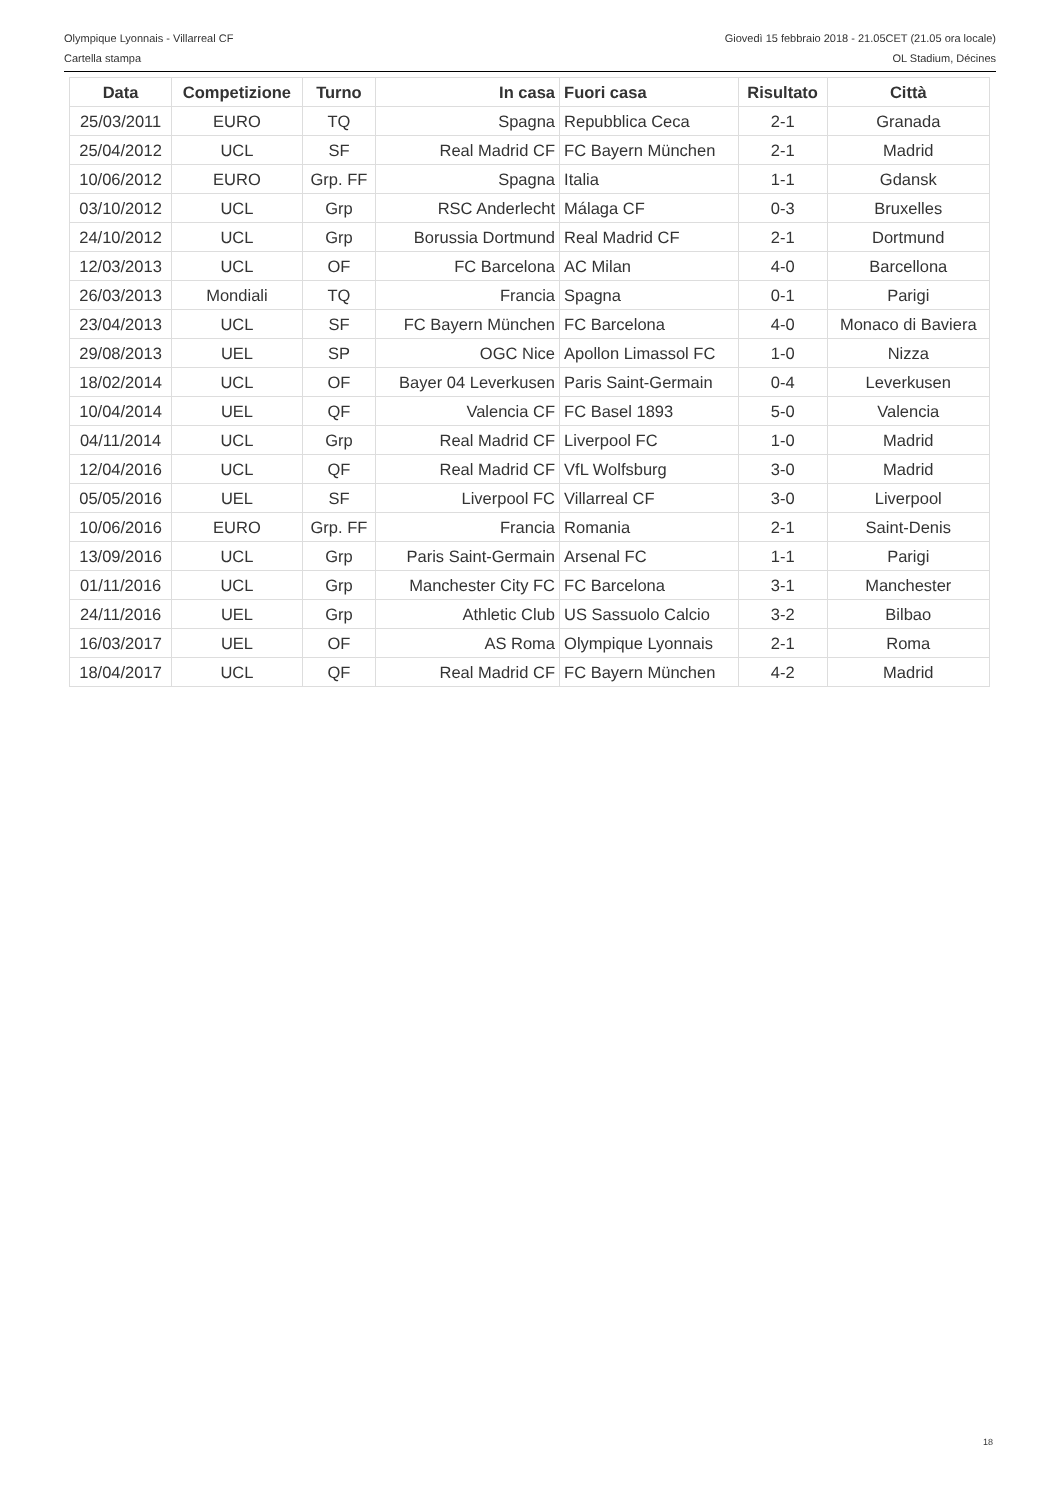Olympique Lyonnais - Villarreal CF Giovedì 15 febbraio 2018 - 21.05CET (21.05 ora locale)
Cartella stampa OL Stadium, Décines
| Data | Competizione | Turno | In casa | Fuori casa | Risultato | Città |
| --- | --- | --- | --- | --- | --- | --- |
| 25/03/2011 | EURO | TQ | Spagna | Repubblica Ceca | 2-1 | Granada |
| 25/04/2012 | UCL | SF | Real Madrid CF | FC Bayern München | 2-1 | Madrid |
| 10/06/2012 | EURO | Grp. FF | Spagna | Italia | 1-1 | Gdansk |
| 03/10/2012 | UCL | Grp | RSC Anderlecht | Málaga CF | 0-3 | Bruxelles |
| 24/10/2012 | UCL | Grp | Borussia Dortmund | Real Madrid CF | 2-1 | Dortmund |
| 12/03/2013 | UCL | OF | FC Barcelona | AC Milan | 4-0 | Barcellona |
| 26/03/2013 | Mondiali | TQ | Francia | Spagna | 0-1 | Parigi |
| 23/04/2013 | UCL | SF | FC Bayern München | FC Barcelona | 4-0 | Monaco di Baviera |
| 29/08/2013 | UEL | SP | OGC Nice | Apollon Limassol FC | 1-0 | Nizza |
| 18/02/2014 | UCL | OF | Bayer 04 Leverkusen | Paris Saint-Germain | 0-4 | Leverkusen |
| 10/04/2014 | UEL | QF | Valencia CF | FC Basel 1893 | 5-0 | Valencia |
| 04/11/2014 | UCL | Grp | Real Madrid CF | Liverpool FC | 1-0 | Madrid |
| 12/04/2016 | UCL | QF | Real Madrid CF | VfL Wolfsburg | 3-0 | Madrid |
| 05/05/2016 | UEL | SF | Liverpool FC | Villarreal CF | 3-0 | Liverpool |
| 10/06/2016 | EURO | Grp. FF | Francia | Romania | 2-1 | Saint-Denis |
| 13/09/2016 | UCL | Grp | Paris Saint-Germain | Arsenal FC | 1-1 | Parigi |
| 01/11/2016 | UCL | Grp | Manchester City FC | FC Barcelona | 3-1 | Manchester |
| 24/11/2016 | UEL | Grp | Athletic Club | US Sassuolo Calcio | 3-2 | Bilbao |
| 16/03/2017 | UEL | OF | AS Roma | Olympique Lyonnais | 2-1 | Roma |
| 18/04/2017 | UCL | QF | Real Madrid CF | FC Bayern München | 4-2 | Madrid |
18